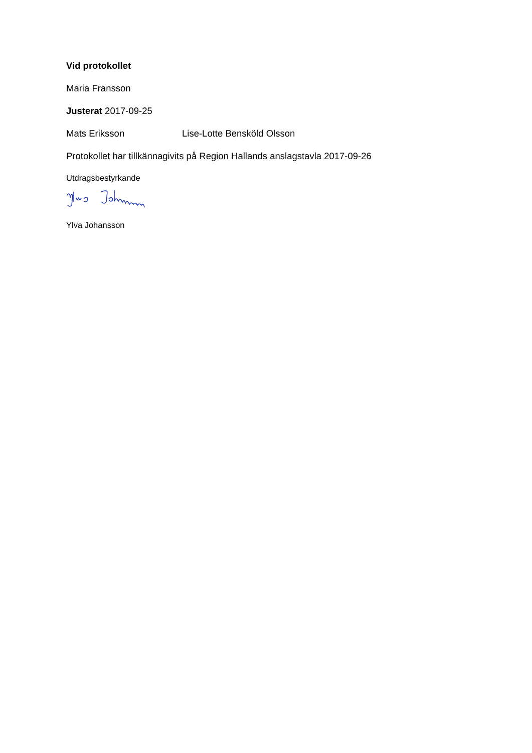Vid protokollet
Maria Fransson
Justerat 2017-09-25
Mats Eriksson Lise-Lotte Bensköld Olsson
Protokollet har tillkännagivits på Region Hallands anslagstavla 2017-09-26
Utdragsbestyrkande
Ylva Johansson